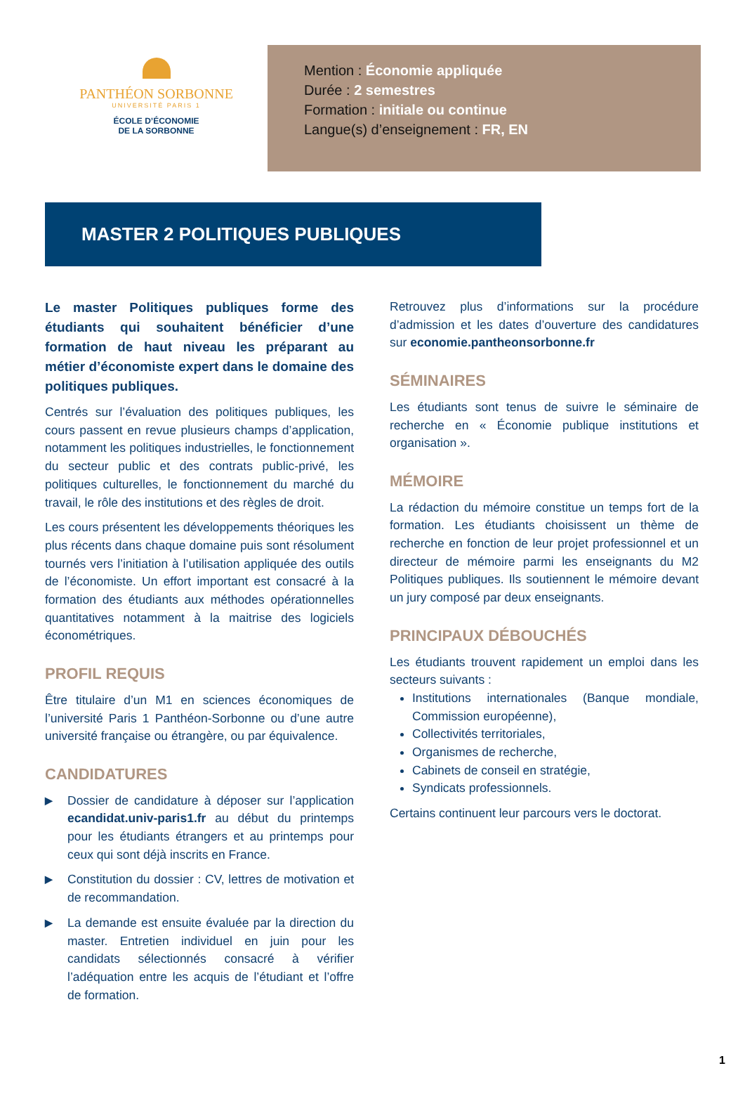PANTHÉON SORBONNE
UNIVERSITÉ PARIS 1
ÉCOLE D’ÉCONOMIE
DE LA SORBONNE
Mention : Économie appliquée
Durée : 2 semestres
Formation : initiale ou continue
Langue(s) d’enseignement : FR, EN
MASTER 2 POLITIQUES PUBLIQUES
Le master Politiques publiques forme des étudiants qui souhaitent bénéficier d’une formation de haut niveau les préparant au métier d’économiste expert dans le domaine des politiques publiques.
Centrés sur l’évaluation des politiques publiques, les cours passent en revue plusieurs champs d’application, notamment les politiques industrielles, le fonctionnement du secteur public et des contrats public-privé, les politiques culturelles, le fonctionnement du marché du travail, le rôle des institutions et des règles de droit.
Les cours présentent les développements théoriques les plus récents dans chaque domaine puis sont résolument tournés vers l’initiation à l’utilisation appliquée des outils de l’économiste. Un effort important est consacré à la formation des étudiants aux méthodes opérationnelles quantitatives notamment à la maitrise des logiciels économétriques.
PROFIL REQUIS
Être titulaire d’un M1 en sciences économiques de l’université Paris 1 Panthéon-Sorbonne ou d’une autre université française ou étrangère, ou par équivalence.
CANDIDATURES
▶ Dossier de candidature à déposer sur l’application ecandidat.univ-paris1.fr au début du printemps pour les étudiants étrangers et au printemps pour ceux qui sont déjà inscrits en France.
▶ Constitution du dossier : CV, lettres de motivation et de recommandation.
▶ La demande est ensuite évaluée par la direction du master. Entretien individuel en juin pour les candidats sélectionnés consacré à vérifier l’adéquation entre les acquis de l’étudiant et l’offre de formation.
Retrouvez plus d’informations sur la procédure d’admission et les dates d’ouverture des candidatures sur economie.pantheonsorbonne.fr
SÉMINAIRES
Les étudiants sont tenus de suivre le séminaire de recherche en « Économie publique institutions et organisation ».
MÉMOIRE
La rédaction du mémoire constitue un temps fort de la formation. Les étudiants choisissent un thème de recherche en fonction de leur projet professionnel et un directeur de mémoire parmi les enseignants du M2 Politiques publiques. Ils soutiennent le mémoire devant un jury composé par deux enseignants.
PRINCIPAUX DÉBOUCHÉS
Les étudiants trouvent rapidement un emploi dans les secteurs suivants :
Institutions internationales (Banque mondiale, Commission européenne),
Collectivités territoriales,
Organismes de recherche,
Cabinets de conseil en stratégie,
Syndicats professionnels.
Certains continuent leur parcours vers le doctorat.
1